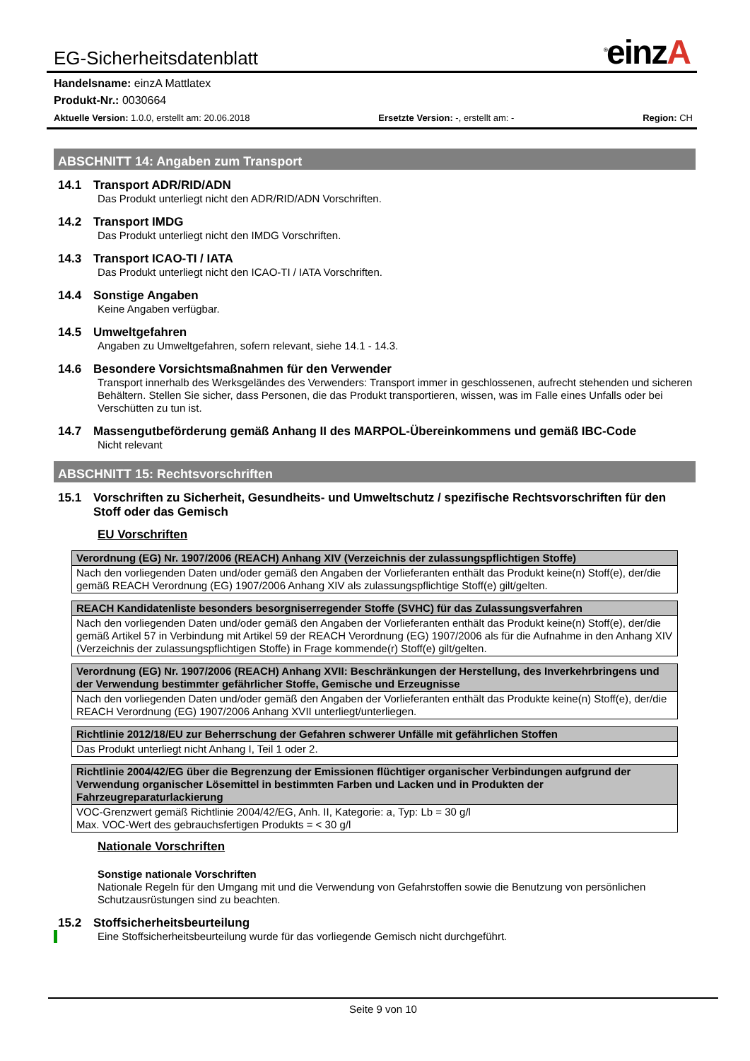EG-Sicherheitsdatenblatt<sup>®</sup>einzA
Handelsname: einzA Mattlatex
Produkt-Nr.: 0030664
Aktuelle Version: 1.0.0, erstellt am: 20.06.2018 Ersetzte Version: -, erstellt am: - Region: CH
ABSCHNITT 14: Angaben zum Transport
14.1 Transport ADR/RID/ADN
Das Produkt unterliegt nicht den ADR/RID/ADN Vorschriften.
14.2 Transport IMDG
Das Produkt unterliegt nicht den IMDG Vorschriften.
14.3 Transport ICAO-TI / IATA
Das Produkt unterliegt nicht den ICAO-TI / IATA Vorschriften.
14.4 Sonstige Angaben
Keine Angaben verfügbar.
14.5 Umweltgefahren
Angaben zu Umweltgefahren, sofern relevant, siehe 14.1 - 14.3.
14.6 Besondere Vorsichtsmaßnahmen für den Verwender
Transport innerhalb des Werksgeländes des Verwenders: Transport immer in geschlossenen, aufrecht stehenden und sicheren Behältern. Stellen Sie sicher, dass Personen, die das Produkt transportieren, wissen, was im Falle eines Unfalls oder bei Verschütten zu tun ist.
14.7 Massengutbeförderung gemäß Anhang II des MARPOL-Übereinkommens und gemäß IBC-Code
Nicht relevant
ABSCHNITT 15: Rechtsvorschriften
15.1 Vorschriften zu Sicherheit, Gesundheits- und Umweltschutz / spezifische Rechtsvorschriften für den Stoff oder das Gemisch
EU Vorschriften
| Verordnung (EG) Nr. 1907/2006 (REACH) Anhang XIV (Verzeichnis der zulassungspflichtigen Stoffe) |
| --- |
| Nach den vorliegenden Daten und/oder gemäß den Angaben der Vorlieferanten enthält das Produkt keine(n) Stoff(e), der/die gemäß REACH Verordnung (EG) 1907/2006 Anhang XIV als zulassungspflichtige Stoff(e) gilt/gelten. |
| REACH Kandidatenliste besonders besorgniserregender Stoffe (SVHC) für das Zulassungsverfahren |
| --- |
| Nach den vorliegenden Daten und/oder gemäß den Angaben der Vorlieferanten enthält das Produkt keine(n) Stoff(e), der/die gemäß Artikel 57 in Verbindung mit Artikel 59 der REACH Verordnung (EG) 1907/2006 als für die Aufnahme in den Anhang XIV (Verzeichnis der zulassungspflichtigen Stoffe) in Frage kommende(r) Stoff(e) gilt/gelten. |
| Verordnung (EG) Nr. 1907/2006 (REACH) Anhang XVII: Beschränkungen der Herstellung, des Inverkehrbringens und der Verwendung bestimmter gefährlicher Stoffe, Gemische und Erzeugnisse |
| --- |
| Nach den vorliegenden Daten und/oder gemäß den Angaben der Vorlieferanten enthält das Produkte keine(n) Stoff(e), der/die REACH Verordnung (EG) 1907/2006 Anhang XVII unterliegt/unterliegen. |
| Richtlinie 2012/18/EU zur Beherrschung der Gefahren schwerer Unfälle mit gefährlichen Stoffen |
| --- |
| Das Produkt unterliegt nicht Anhang I, Teil 1 oder 2. |
| Richtlinie 2004/42/EG über die Begrenzung der Emissionen flüchtiger organischer Verbindungen aufgrund der Verwendung organischer Lösemittel in bestimmten Farben und Lacken und in Produkten der Fahrzeugreparaturlackierung |
| --- |
| VOC-Grenzwert gemäß Richtlinie 2004/42/EG, Anh. II, Kategorie: a, Typ: Lb = 30 g/l Max. VOC-Wert des gebrauchsfertigen Produkts = < 30 g/l |
Nationale Vorschriften
Sonstige nationale Vorschriften
Nationale Regeln für den Umgang mit und die Verwendung von Gefahrstoffen sowie die Benutzung von persönlichen Schutzausrüstungen sind zu beachten.
15.2 Stoffsicherheitsbeurteilung
Eine Stoffsicherheitsbeurteilung wurde für das vorliegende Gemisch nicht durchgeführt.
Seite 9 von 10